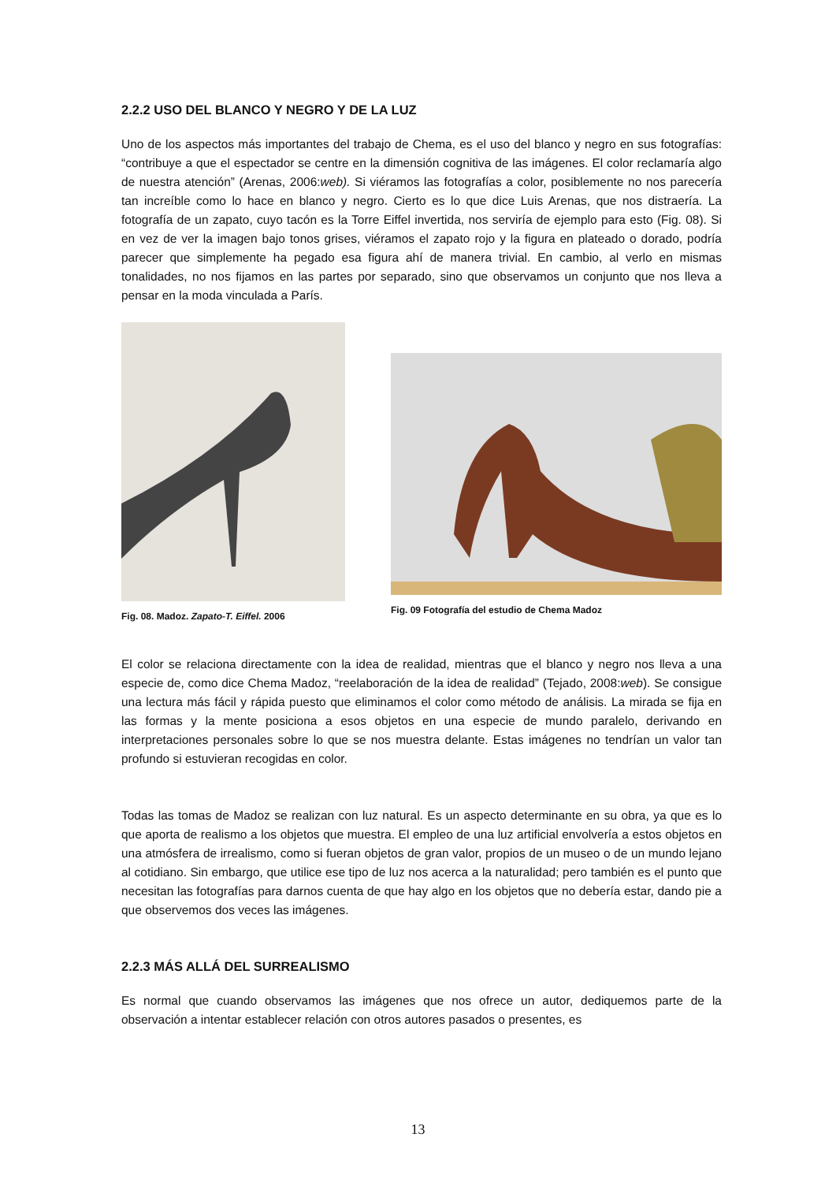2.2.2 USO DEL BLANCO Y NEGRO Y DE LA LUZ
Uno de los aspectos más importantes del trabajo de Chema, es el uso del blanco y negro en sus fotografías: “contribuye a que el espectador se centre en la dimensión cognitiva de las imágenes. El color reclamaría algo de nuestra atención” (Arenas, 2006:web). Si viéramos las fotografías a color, posiblemente no nos parecería tan increíble como lo hace en blanco y negro. Cierto es lo que dice Luis Arenas, que nos distraería. La fotografía de un zapato, cuyo tacón es la Torre Eiffel invertida, nos serviría de ejemplo para esto (Fig. 08). Si en vez de ver la imagen bajo tonos grises, viéramos el zapato rojo y la figura en plateado o dorado, podría parecer que simplemente ha pegado esa figura ahí de manera trivial. En cambio, al verlo en mismas tonalidades, no nos fijamos en las partes por separado, sino que observamos un conjunto que nos lleva a pensar en la moda vinculada a París.
Fig. 08. Madoz. Zapato-T. Eiffel. 2006
Fig. 09 Fotografía del estudio de Chema Madoz
El color se relaciona directamente con la idea de realidad, mientras que el blanco y negro nos lleva a una especie de, como dice Chema Madoz, “reelaboración de la idea de realidad” (Tejado, 2008:web). Se consigue una lectura más fácil y rápida puesto que eliminamos el color como método de análisis. La mirada se fija en las formas y la mente posiciona a esos objetos en una especie de mundo paralelo, derivando en interpretaciones personales sobre lo que se nos muestra delante. Estas imágenes no tendrían un valor tan profundo si estuvieran recogidas en color.
Todas las tomas de Madoz se realizan con luz natural. Es un aspecto determinante en su obra, ya que es lo que aporta de realismo a los objetos que muestra. El empleo de una luz artificial envolvería a estos objetos en una atmósfera de irrealismo, como si fueran objetos de gran valor, propios de un museo o de un mundo lejano al cotidiano. Sin embargo, que utilice ese tipo de luz nos acerca a la naturalidad; pero también es el punto que necesitan las fotografías para darnos cuenta de que hay algo en los objetos que no debería estar, dando pie a que observemos dos veces las imágenes.
2.2.3 MÁS ALLÁ DEL SURREALISMO
Es normal que cuando observamos las imágenes que nos ofrece un autor, dediquemos parte de la observación a intentar establecer relación con otros autores pasados o presentes, es
13